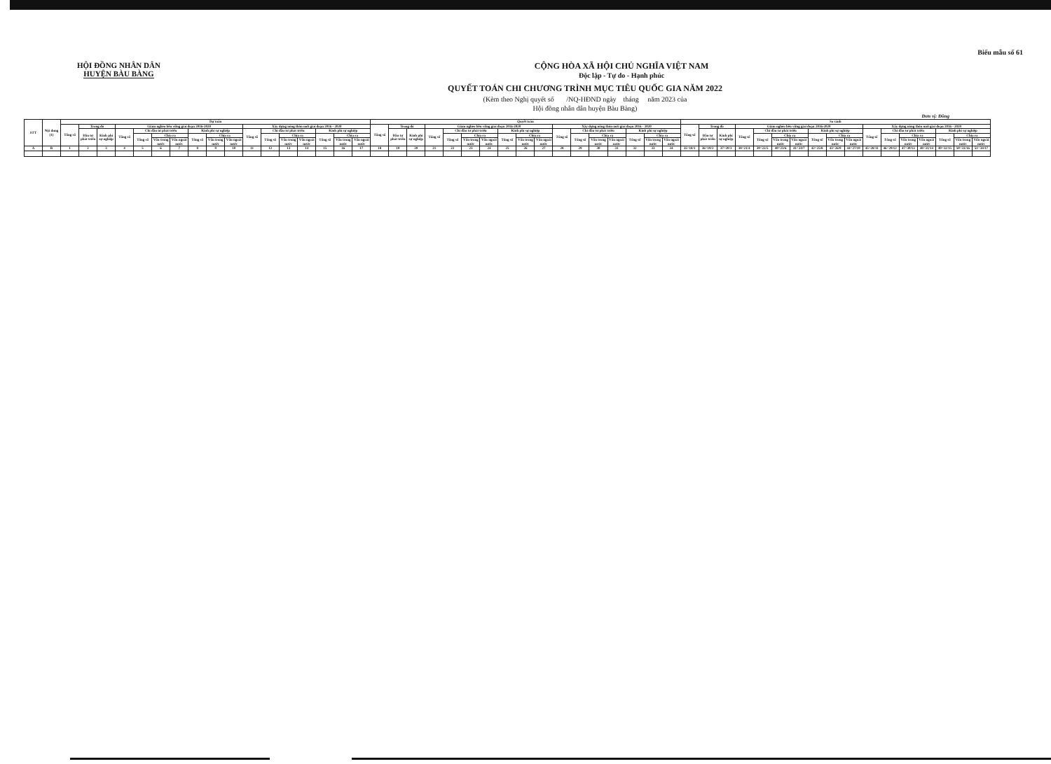HỘI ĐỒNG NHÂN DÂN
HUYỆN BÀU BÀNG
CỘNG HÒA XÃ HỘI CHỦ NGHĨA VIỆT NAM
Độc lập - Tự do - Hạnh phúc
Biểu mẫu số 61
QUYẾT TOÁN CHI CHƯƠNG TRÌNH MỤC TIÊU QUỐC GIA NĂM 2022
(Kèm theo Nghị quyết số /NQ-HĐND ngày tháng năm 2023 của
Hội đồng nhân dân huyện Bàu Bàng)
Đơn vị: Đồng
| STT | Nội dung (1) | Dự toán | | | | | | | | | | | | | | | | | Quyết toán | | | | | | | | | | | | | | | | | So sánh | | | | | | | | | | | | | | | | |
| --- | --- | --- | --- | --- | --- | --- | --- | --- | --- | --- | --- | --- | --- | --- | --- | --- | --- | --- | --- | --- | --- | --- | --- | --- | --- | --- | --- | --- | --- | --- | --- | --- | --- | --- | --- | --- | --- | --- | --- | --- | --- | --- | --- | --- | --- | --- | --- | --- | --- | --- | --- | --- |
| | | Tổng số | Trong đó | | Giảm nghèo bền vững giai đoạn 2016-2020 | | | | | | | Xây dựng nông thôn mới giai đoạn 2016 - 2020 | | | | | | | Tổng số | Trong đó | | Giảm nghèo bền vững giai đoạn 2016-2020 | | | | | | | Xây dựng nông thôn mới giai đoạn 2016 - 2020 | | | | | | | Tổng số | Trong đó | | Giảm nghèo bền vững giai đoạn 2016-2020 | | | | | | | Xây dựng nông thôn mới giai đoạn 2016 - 2020 | | | | | | |
| | | | Đầu tư phát triển | Kinh phí sự nghiệp | Tổng số | Chi đầu tư phát triển | | | Kinh phí sự nghiệp | | | Tổng số | Chi đầu tư phát triển | | | Kinh phí sự nghiệp | | | | Đầu tư phát triển | Kinh phí sự nghiệp | Tổng số | Chi đầu tư phát triển | | | Kinh phí sự nghiệp | | | Tổng số | Chi đầu tư phát triển | | | Kinh phí sự nghiệp | | | | Đầu tư phát triển | Kinh phí sự nghiệp | Tổng số | Chi đầu tư phát triển | | | Kinh phí sự nghiệp | | | Tổng số | Chi đầu tư phát triển | | | Kinh phí sự nghiệp | | |
| | | | | | | Tổng số | Chia ra | | Tổng số | Chia ra | | | Tổng số | Chia ra | | Tổng số | Chia ra | | | | | | Tổng số | Chia ra | | Tổng số | Chia ra | | | Tổng số | Chia ra | | Tổng số | Chia ra | | | | | | Tổng số | Chia ra | | Tổng số | Chia ra | | | Tổng số | Chia ra | | Tổng số | Chia ra | |
| | | | | | | | Vốn trong nước | Vốn ngoài nước | | Vốn trong nước | Vốn ngoài nước | | | Vốn trong nước | Vốn ngoài nước | | Vốn trong nước | Vốn ngoài nước | | | | | | Vốn trong nước | Vốn ngoài nước | | Vốn trong nước | Vốn ngoài nước | | | Vốn trong nước | Vốn ngoài nước | | Vốn trong nước | Vốn ngoài nước | | | | | | Vốn trong nước | Vốn ngoài nước | | Vốn trong nước | Vốn ngoài nước | | | Vốn trong nước | Vốn ngoài nước | | Vốn trong nước | Vốn ngoài nước |
| A | B | 1 | 2 | 3 | 4 | 5 | 6 | 7 | 8 | 9 | 10 | 11 | 12 | 13 | 14 | 15 | 16 | 17 | 18 | 19 | 20 | 21 | 22 | 23 | 24 | 25 | 26 | 27 | 28 | 29 | 30 | 31 | 32 | 33 | 34 | 35=18/1 | 36=19/2 | 37=20/3 | 38=21/4 | 39=22/5 | 40=23/6 | 41=24/7 | 42=25/8 | 43=26/9 | 44=27/10 | 45=28/11 | 46=29/12 | 47=30/13 | 48=31/14 | 49=32/15 | 50=33/16 | 51=34/17 |